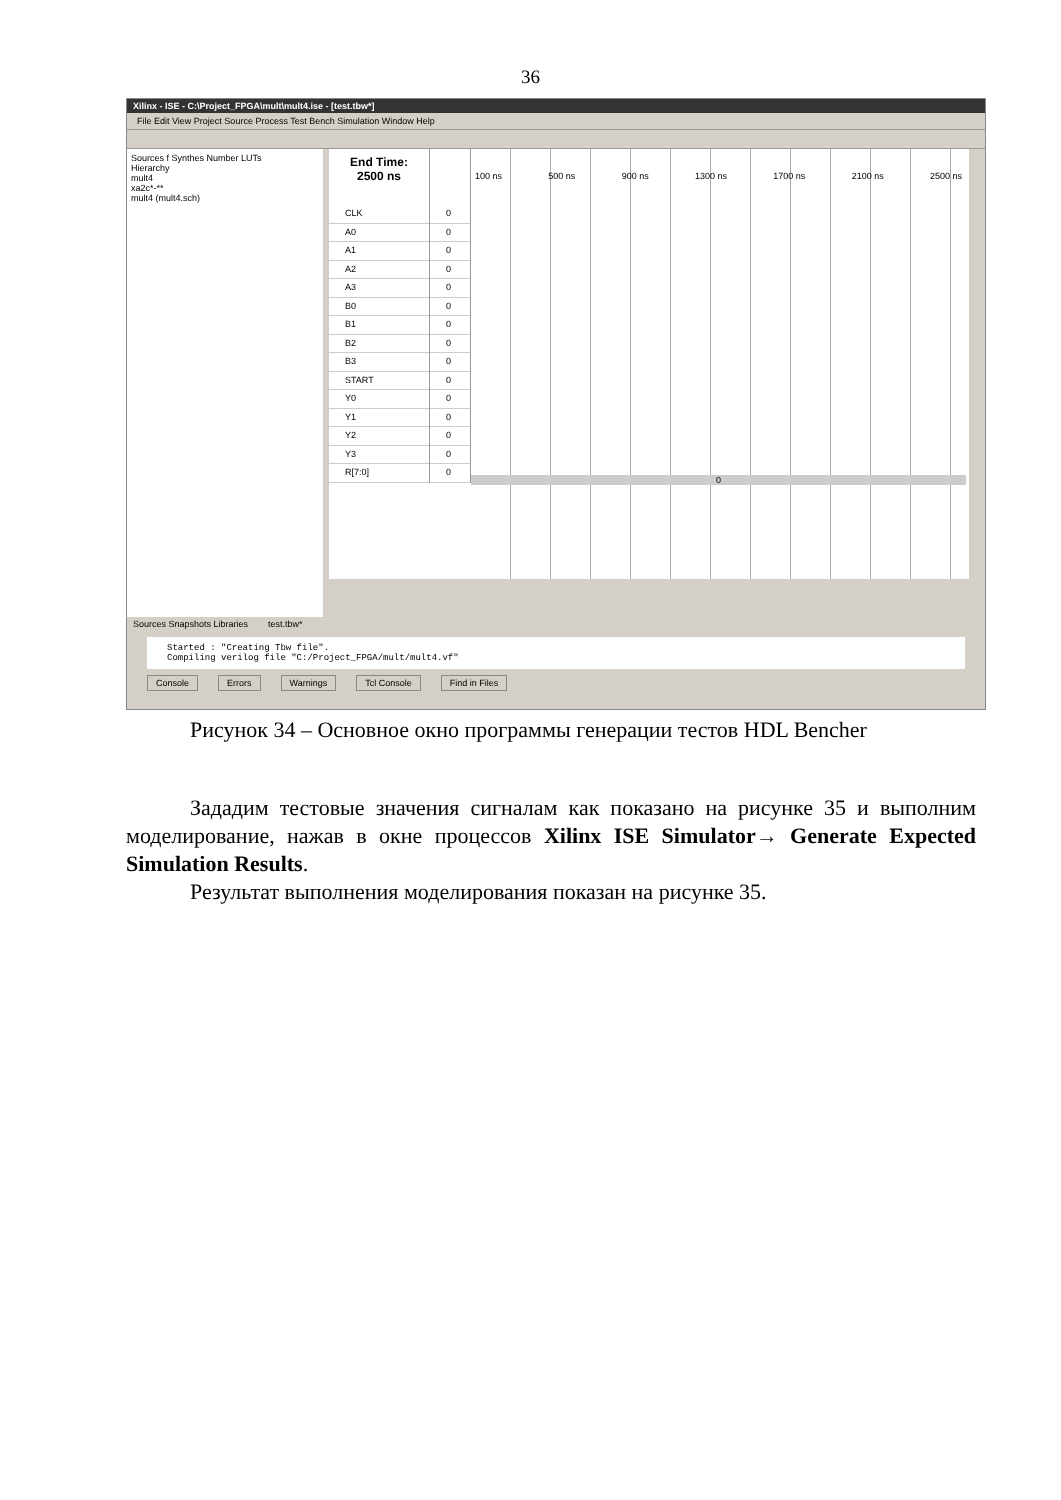36
Xilinx - ISE - C:\Project_FPGA\mult\mult4.ise - [test.tbw*]
File Edit View Project Source Process Test Bench Simulation Window Help
Sources f Synthes Number LUTs
Hierarchy
mult4
xa2c*-**
mult4 (mult4.sch)
End Time:
2500 ns
CLK
A0
A1
A2
A3
B0
B1
B2
B3
START
Y0
Y1
Y2
Y3
R[7:0]
0
0
0
0
0
0
0
0
0
0
0
0
0
0
0
100 ns 500 ns 900 ns 1300 ns 1700 ns 2100 ns 2500 ns
0
Sources Snapshots Libraries test.tbw*
Started : "Creating Tbw file".
Compiling verilog file "C:/Project_FPGA/mult/mult4.vf"
Console Errors Warnings Tcl Console Find in Files
Рисунок 34 – Основное окно программы генерации тестов HDL Bencher
Зададим тестовые значения сигналам как показано на рисунке 35 и выполним моделирование, нажав в окне процессов Xilinx ISE Simulator→ Generate Expected Simulation Results.
Результат выполнения моделирования показан на рисунке 35.